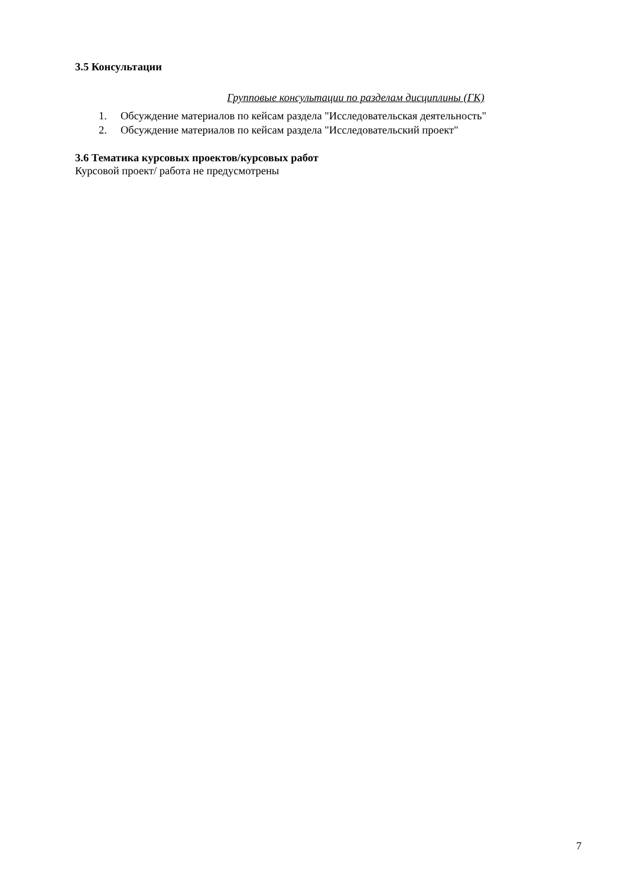3.5 Консультации
Групповые консультации по разделам дисциплины (ГК)
1. Обсуждение материалов по кейсам раздела "Исследовательская деятельность"
2. Обсуждение материалов по кейсам раздела "Исследовательский проект"
3.6 Тематика курсовых проектов/курсовых работ
Курсовой проект/ работа не предусмотрены
7